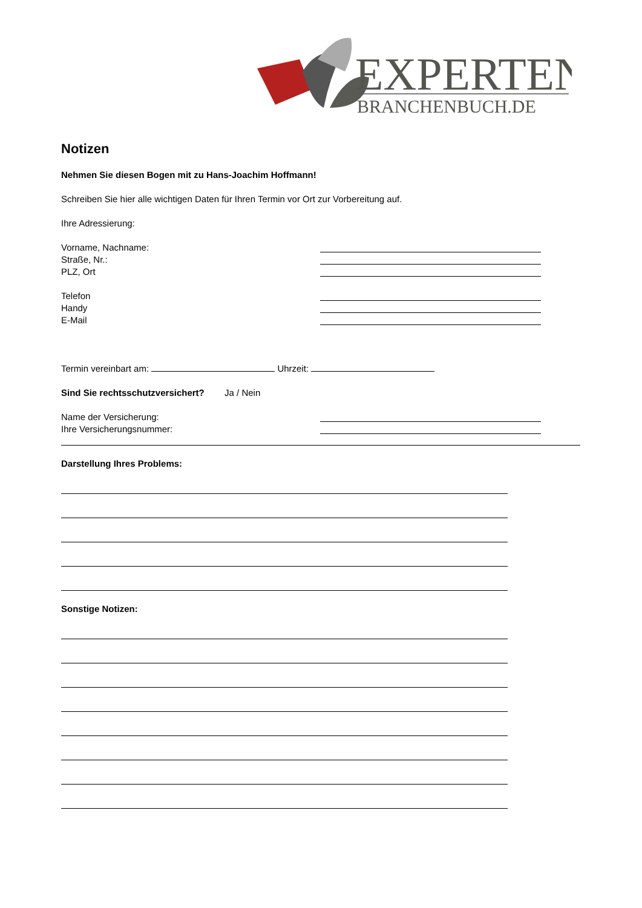EXPERTEN
BRANCHENBUCH.DE
Notizen
Nehmen Sie diesen Bogen mit zu Hans-Joachim Hoffmann!
Schreiben Sie hier alle wichtigen Daten für Ihren Termin vor Ort zur Vorbereitung auf.
Ihre Adressierung:
Vorname, Nachname:
Straße, Nr.:
PLZ, Ort
Telefon
Handy
E-Mail
Termin vereinbart am: Uhrzeit:
Sind Sie rechtsschutzversichert? Ja / Nein
Name der Versicherung:
Ihre Versicherungsnummer:
Darstellung Ihres Problems:
Sonstige Notizen: